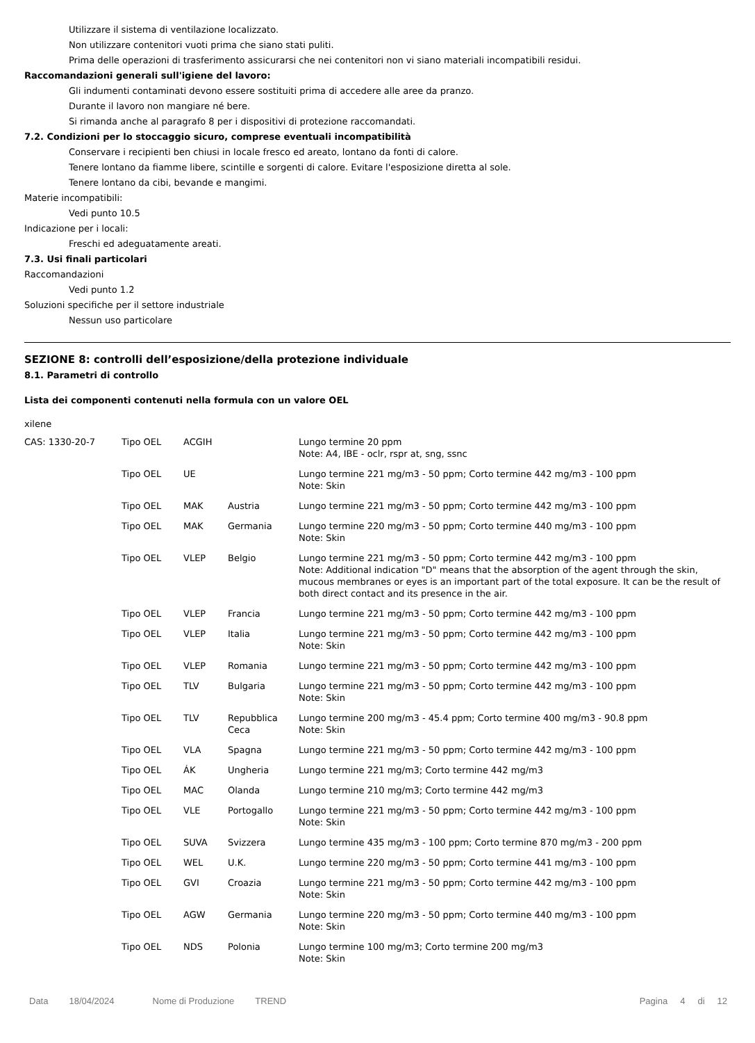Utilizzare il sistema di ventilazione localizzato.
Non utilizzare contenitori vuoti prima che siano stati puliti.
Prima delle operazioni di trasferimento assicurarsi che nei contenitori non vi siano materiali incompatibili residui.
Raccomandazioni generali sull'igiene del lavoro:
Gli indumenti contaminati devono essere sostituiti prima di accedere alle aree da pranzo.
Durante il lavoro non mangiare né bere.
Si rimanda anche al paragrafo 8 per i dispositivi di protezione raccomandati.
7.2. Condizioni per lo stoccaggio sicuro, comprese eventuali incompatibilità
Conservare i recipienti ben chiusi in locale fresco ed areato, lontano da fonti di calore.
Tenere lontano da fiamme libere, scintille e sorgenti di calore. Evitare l'esposizione diretta al sole.
Tenere lontano da cibi, bevande e mangimi.
Materie incompatibili:
Vedi punto 10.5
Indicazione per i locali:
Freschi ed adeguatamente areati.
7.3. Usi finali particolari
Raccomandazioni
Vedi punto 1.2
Soluzioni specifiche per il settore industriale
Nessun uso particolare
SEZIONE 8: controlli dell’esposizione/della protezione individuale
8.1. Parametri di controllo
Lista dei componenti contenuti nella formula con un valore OEL
xilene
| CAS: 1330-20-7 | Tipo OEL | ACGIH | | Lungo termine 20 ppm Note: A4, IBE - oclr, rspr at, sng, ssnc |
| | Tipo OEL | UE | | Lungo termine 221 mg/m3 - 50 ppm; Corto termine 442 mg/m3 - 100 ppm Note: Skin |
| | Tipo OEL | MAK | Austria | Lungo termine 221 mg/m3 - 50 ppm; Corto termine 442 mg/m3 - 100 ppm |
| | Tipo OEL | MAK | Germania | Lungo termine 220 mg/m3 - 50 ppm; Corto termine 440 mg/m3 - 100 ppm Note: Skin |
| | Tipo OEL | VLEP | Belgio | Lungo termine 221 mg/m3 - 50 ppm; Corto termine 442 mg/m3 - 100 ppm Note: Additional indication "D" means that the absorption of the agent through the skin, mucous membranes or eyes is an important part of the total exposure. It can be the result of both direct contact and its presence in the air. |
| | Tipo OEL | VLEP | Francia | Lungo termine 221 mg/m3 - 50 ppm; Corto termine 442 mg/m3 - 100 ppm |
| | Tipo OEL | VLEP | Italia | Lungo termine 221 mg/m3 - 50 ppm; Corto termine 442 mg/m3 - 100 ppm Note: Skin |
| | Tipo OEL | VLEP | Romania | Lungo termine 221 mg/m3 - 50 ppm; Corto termine 442 mg/m3 - 100 ppm |
| | Tipo OEL | TLV | Bulgaria | Lungo termine 221 mg/m3 - 50 ppm; Corto termine 442 mg/m3 - 100 ppm Note: Skin |
| | Tipo OEL | TLV | Repubblica Ceca | Lungo termine 200 mg/m3 - 45.4 ppm; Corto termine 400 mg/m3 - 90.8 ppm Note: Skin |
| | Tipo OEL | VLA | Spagna | Lungo termine 221 mg/m3 - 50 ppm; Corto termine 442 mg/m3 - 100 ppm |
| | Tipo OEL | ÁK | Ungheria | Lungo termine 221 mg/m3; Corto termine 442 mg/m3 |
| | Tipo OEL | MAC | Olanda | Lungo termine 210 mg/m3; Corto termine 442 mg/m3 |
| | Tipo OEL | VLE | Portogallo | Lungo termine 221 mg/m3 - 50 ppm; Corto termine 442 mg/m3 - 100 ppm Note: Skin |
| | Tipo OEL | SUVA | Svizzera | Lungo termine 435 mg/m3 - 100 ppm; Corto termine 870 mg/m3 - 200 ppm |
| | Tipo OEL | WEL | U.K. | Lungo termine 220 mg/m3 - 50 ppm; Corto termine 441 mg/m3 - 100 ppm |
| | Tipo OEL | GVI | Croazia | Lungo termine 221 mg/m3 - 50 ppm; Corto termine 442 mg/m3 - 100 ppm Note: Skin |
| | Tipo OEL | AGW | Germania | Lungo termine 220 mg/m3 - 50 ppm; Corto termine 440 mg/m3 - 100 ppm Note: Skin |
| | Tipo OEL | NDS | Polonia | Lungo termine 100 mg/m3; Corto termine 200 mg/m3 Note: Skin |
Data 18/04/2024 Nome di Produzione TREND Pagina 4 di 12